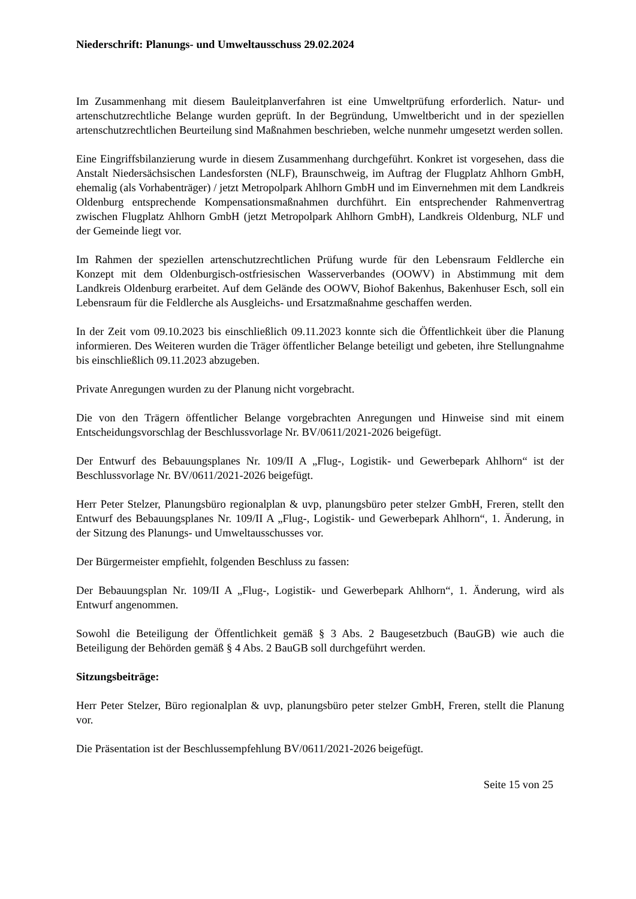Niederschrift: Planungs- und Umweltausschuss 29.02.2024
Im Zusammenhang mit diesem Bauleitplanverfahren ist eine Umweltprüfung erforderlich. Natur- und artenschutzrechtliche Belange wurden geprüft. In der Begründung, Umweltbericht und in der speziellen artenschutzrechtlichen Beurteilung sind Maßnahmen beschrieben, welche nunmehr umgesetzt werden sollen.
Eine Eingriffsbilanzierung wurde in diesem Zusammenhang durchgeführt. Konkret ist vorgesehen, dass die Anstalt Niedersächsischen Landesforsten (NLF), Braunschweig, im Auftrag der Flugplatz Ahlhorn GmbH, ehemalig (als Vorhabenträger) / jetzt Metropolpark Ahlhorn GmbH und im Einvernehmen mit dem Landkreis Oldenburg entsprechende Kompensationsmaßnahmen durchführt. Ein entsprechender Rahmenvertrag zwischen Flugplatz Ahlhorn GmbH (jetzt Metropolpark Ahlhorn GmbH), Landkreis Oldenburg, NLF und der Gemeinde liegt vor.
Im Rahmen der speziellen artenschutzrechtlichen Prüfung wurde für den Lebensraum Feldlerche ein Konzept mit dem Oldenburgisch-ostfriesischen Wasserverbandes (OOWV) in Abstimmung mit dem Landkreis Oldenburg erarbeitet. Auf dem Gelände des OOWV, Biohof Bakenhus, Bakenhuser Esch, soll ein Lebensraum für die Feldlerche als Ausgleichs- und Ersatzmaßnahme geschaffen werden.
In der Zeit vom 09.10.2023 bis einschließlich 09.11.2023 konnte sich die Öffentlichkeit über die Planung informieren. Des Weiteren wurden die Träger öffentlicher Belange beteiligt und gebeten, ihre Stellungnahme bis einschließlich 09.11.2023 abzugeben.
Private Anregungen wurden zu der Planung nicht vorgebracht.
Die von den Trägern öffentlicher Belange vorgebrachten Anregungen und Hinweise sind mit einem Entscheidungsvorschlag der Beschlussvorlage Nr. BV/0611/2021-2026 beigefügt.
Der Entwurf des Bebauungsplanes Nr. 109/II A „Flug-, Logistik- und Gewerbepark Ahlhorn“ ist der Beschlussvorlage Nr. BV/0611/2021-2026 beigefügt.
Herr Peter Stelzer, Planungsbüro regionalplan & uvp, planungsbüro peter stelzer GmbH, Freren, stellt den Entwurf des Bebauungsplanes Nr. 109/II A „Flug-, Logistik- und Gewerbepark Ahlhorn“, 1. Änderung, in der Sitzung des Planungs- und Umweltausschusses vor.
Der Bürgermeister empfiehlt, folgenden Beschluss zu fassen:
Der Bebauungsplan Nr. 109/II A „Flug-, Logistik- und Gewerbepark Ahlhorn“, 1. Änderung, wird als Entwurf angenommen.
Sowohl die Beteiligung der Öffentlichkeit gemäß § 3 Abs. 2 Baugesetzbuch (BauGB) wie auch die Beteiligung der Behörden gemäß § 4 Abs. 2 BauGB soll durchgeführt werden.
Sitzungsbeiträge:
Herr Peter Stelzer, Büro regionalplan & uvp, planungsbüro peter stelzer GmbH, Freren, stellt die Planung vor.
Die Präsentation ist der Beschlussempfehlung BV/0611/2021-2026 beigefügt.
Seite 15 von 25